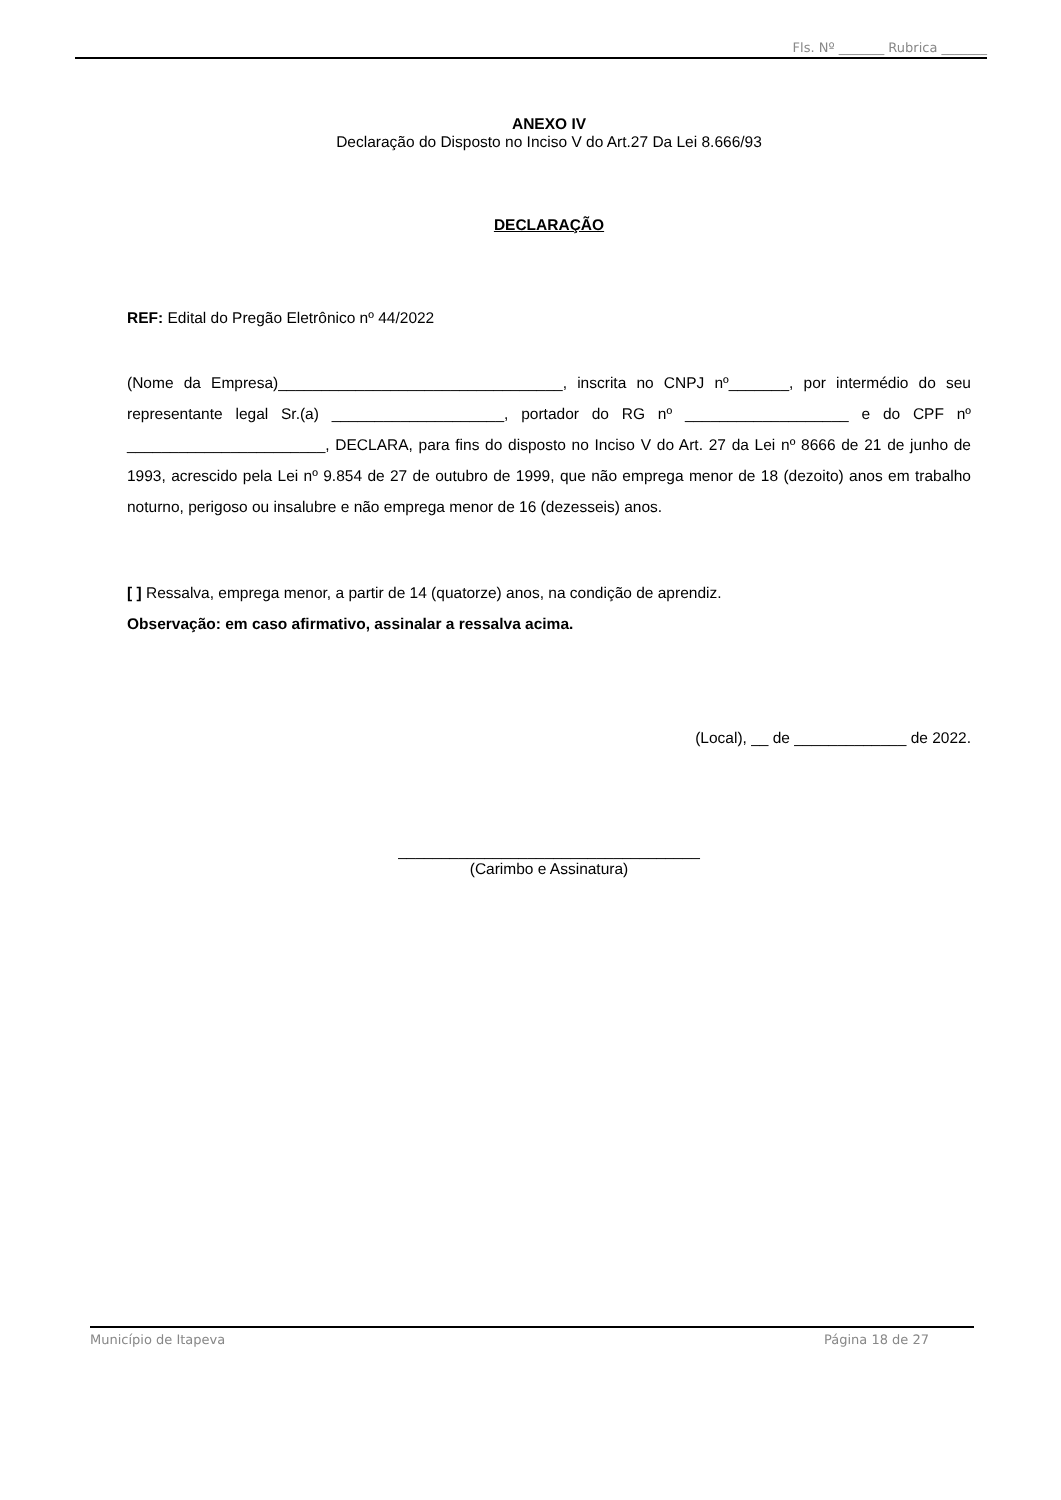Fls. Nº _______ Rubrica _______
ANEXO IV
Declaração do Disposto no Inciso V do Art.27 Da Lei 8.666/93
DECLARAÇÃO
REF: Edital do Pregão Eletrônico nº 44/2022
(Nome da Empresa)_________________________________, inscrita no CNPJ nº_______, por intermédio do seu representante legal Sr.(a) ____________________, portador do RG nº ___________________ e do CPF nº _______________________, DECLARA, para fins do disposto no Inciso V do Art. 27 da Lei nº 8666 de 21 de junho de 1993, acrescido pela Lei nº 9.854 de 27 de outubro de 1999, que não emprega menor de 18 (dezoito) anos em trabalho noturno, perigoso ou insalubre e não emprega menor de 16 (dezesseis) anos.
[ ] Ressalva, emprega menor, a partir de 14 (quatorze) anos, na condição de aprendiz.
Observação: em caso afirmativo, assinalar a ressalva acima.
(Local), __ de _____________ de 2022.
___________________________________
(Carimbo e Assinatura)
Município de Itapeva Página 18 de 27